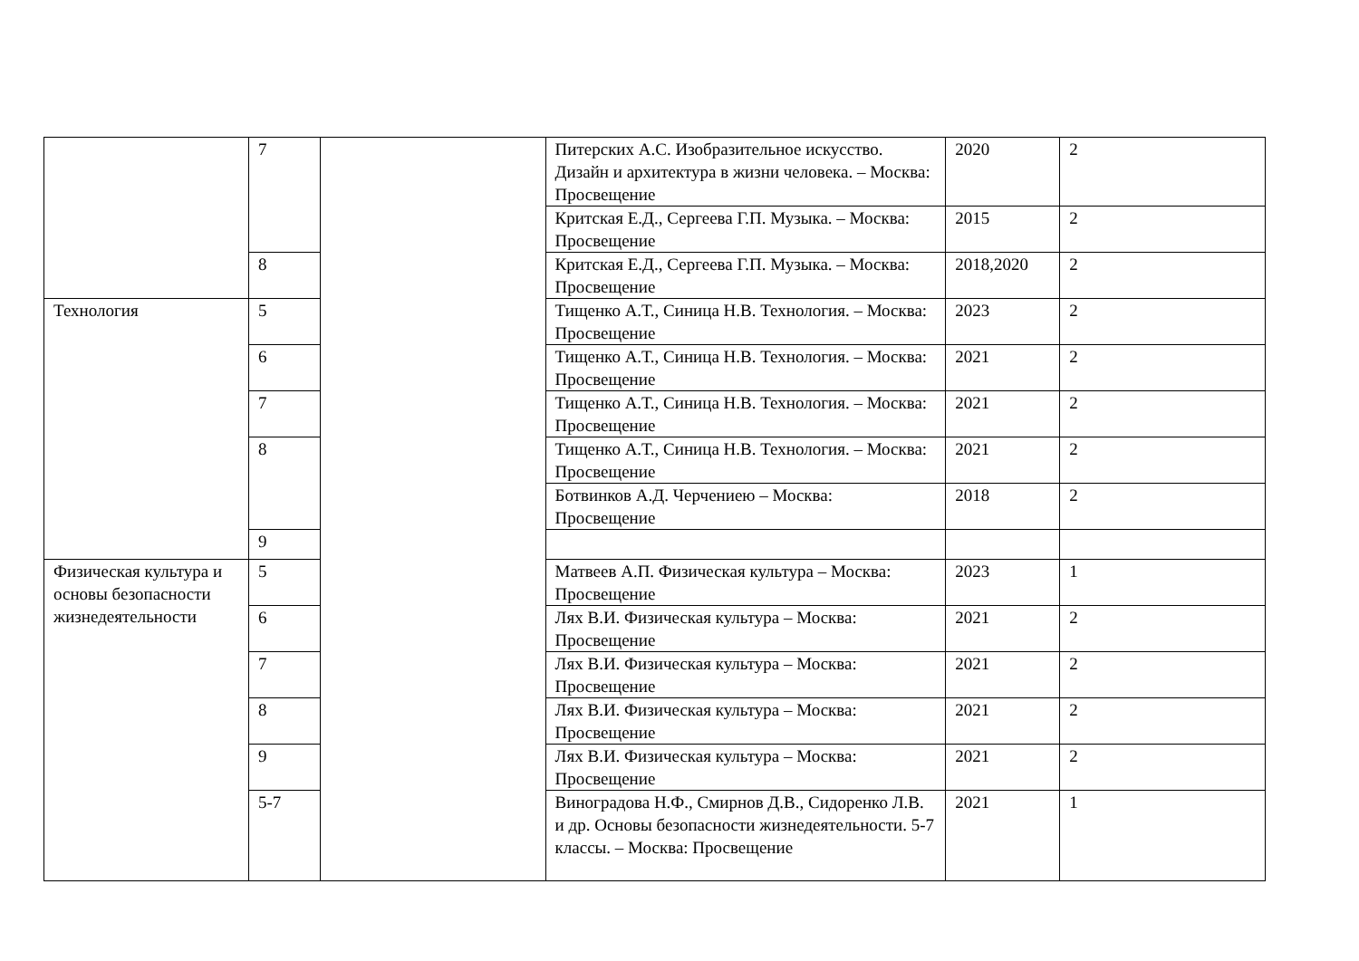| | 7 | | Питерских А.С. Изобразительное искусство. Дизайн и архитектура в жизни человека. – Москва: Просвещение | 2020 | 2 |
| | | | Критская Е.Д., Сергеева Г.П. Музыка. – Москва: Просвещение | 2015 | 2 |
| | 8 | | Критская Е.Д., Сергеева Г.П. Музыка. – Москва: Просвещение | 2018,2020 | 2 |
| Технология | 5 | | Тищенко А.Т., Синица Н.В. Технология. – Москва: Просвещение | 2023 | 2 |
| | 6 | | Тищенко А.Т., Синица Н.В. Технология. – Москва: Просвещение | 2021 | 2 |
| | 7 | | Тищенко А.Т., Синица Н.В. Технология. – Москва: Просвещение | 2021 | 2 |
| | 8 | | Тищенко А.Т., Синица Н.В. Технология. – Москва: Просвещение | 2021 | 2 |
| | | | Ботвинков А.Д. Черчениею – Москва: Просвещение | 2018 | 2 |
| | 9 | | | | |
| Физическая культура и основы безопасности жизнедеятельности | 5 | | Матвеев А.П. Физическая культура – Москва: Просвещение | 2023 | 1 |
| | 6 | | Лях В.И. Физическая культура – Москва: Просвещение | 2021 | 2 |
| | 7 | | Лях В.И. Физическая культура – Москва: Просвещение | 2021 | 2 |
| | 8 | | Лях В.И. Физическая культура – Москва: Просвещение | 2021 | 2 |
| | 9 | | Лях В.И. Физическая культура – Москва: Просвещение | 2021 | 2 |
| | 5-7 | | Виноградова Н.Ф., Смирнов Д.В., Сидоренко Л.В. и др. Основы безопасности жизнедеятельности. 5-7 классы. – Москва: Просвещение | 2021 | 1 |